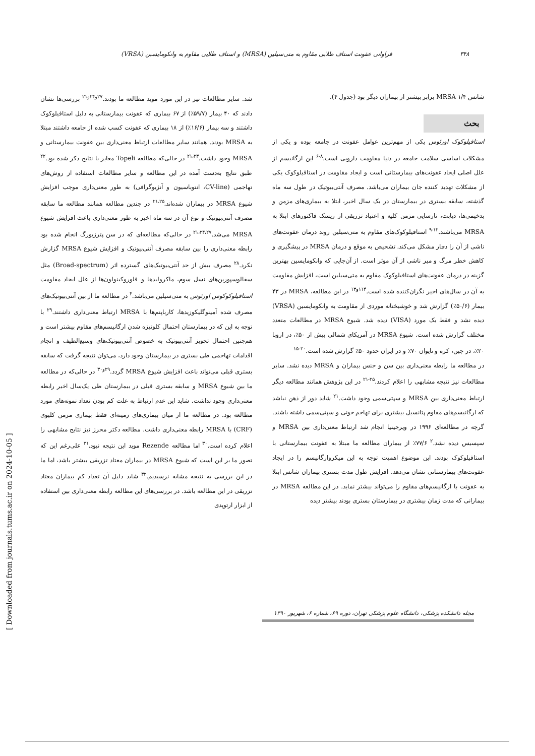۳۴۸ فراوانی عفونت استاف طلایی مقاوم به متی‌سیلین (MRSA) و استاف طلایی مقاوم به وانکومایسین (VRSA)
شانس MRSA ۱/۴ برابر بیشتر از بیماران دیگر بود (جدول ۴).
بحث
استافیلوکوک اورئوس یکی از مهم‌ترین عوامل عفونت در جامعه بوده و یکی از مشکلات اساسی سلامت جامعه در دنیا مقاومت دارویی است.<sup>۸-۶</sup> این ارگانیسم از علل اصلی ایجاد عفونت‌های بیمارستانی است و ایجاد مقاومت در استافیلوکوک یکی از مشکلات تهدید کننده جان بیماران می‌باشد. مصرف آنتی‌بیوتیک در طول سه ماه گذشته، سابقه بستری در بیمارستان در یک سال اخیر، ابتلا به بیماری‌های مزمن و بدخیمی‌ها، دیابت، نارسایی مزمن کلیه و اعتیاد تزریقی از ریسک فاکتورهای ابتلا به MRSA می‌باشند.<sup>۱۲-۹</sup> استافیلوکوک‌های مقاوم به متی‌سیلین روند درمان عفونت‌های ناشی از آن را دچار مشکل می‌کند. تشخیص به موقع و درمان MRSA در پیشگیری و کاهش خطر مرگ و میر ناشی از آن موثر است. از آن‌جایی که وانکومایسین بهترین گزینه در درمان عفونت‌های استافیلوکوک مقاوم به متی‌سیلین است، افزایش مقاومت به آن در سال‌های اخیر نگران‌کننده شده است.<sup>۱۱۴و۱۳</sup> در این مطالعه، MRSA در ۴۳ بیمار (۵۰/۶٪) گزارش شد و خوشبختانه موردی از مقاومت به وانکومایسین (VRSA) دیده نشد و فقط یک مورد (VISA) دیده شد. شیوع MRSA در مطالعات متعدد مختلف گزارش شده است. شیوع MRSA در آمریکای شمالی بیش از ۵۰٪، در اروپا ۲۰٪، در چین، کره و تایوان ۷۰٪ و در ایران حدود ۵۰٪ گزارش شده است.<sup>۲۰-۱۵</sup>
در مطالعه ما رابطه معنی‌داری بین سن و جنس بیماران و MRSA دیده نشد. سایر مطالعات نیز نتیجه مشابهی را اعلام کردند.<sup>۲۵-۲۱</sup> در این پژوهش همانند مطالعه دیگر ارتباط معنی‌داری بین MRSA و سپتی‌سمی وجود داشت.<sup>۲۱</sup> شاید دور از ذهن نباشد که ارگانیسم‌های مقاوم پتانسیل بیشتری برای تهاجم خونی و سپتی‌سمی داشته باشند. گرچه در مطالعه‌ای ۱۹۹۶ در ویرجینیا انجام شد ارتباط معنی‌داری بین MRSA و سپسیس دیده نشد.<sup>۲</sup> ۷۷/۶٪ از بیماران مطالعه ما مبتلا به عفونت بیمارستانی با استافیلوکوک بودند. این موضوع اهمیت توجه به این میکروارگانیسم را در ایجاد عفونت‌های بیمارستانی نشان می‌دهد. افزایش طول مدت بستری بیماران شانس ابتلا به عفونت با ارگانیسم‌های مقاوم را می‌تواند بیشتر نماید. در این مطالعه MRSA در بیمارانی که مدت زمان بیشتری در بیمارستان بستری بودند بیشتر دیده
شد. سایر مطالعات نیز در این مورد موید مطالعه ما بودند.<sup>۲۷و۲۴و۲۱</sup> بررسی‌ها نشان دادند که ۴۰ بیمار (۵۹/۷٪) از ۶۷ بیماری که عفونت بیمارستانی به دلیل استافیلوکوک داشتند و سه بیمار (۱۶/۶٪) از ۱۸ بیماری که عفونت کسب شده از جامعه داشتند مبتلا به MRSA بودند. همانند سایر مطالعات ارتباط معنی‌داری بین عفونت بیمارستانی و MRSA وجود داشت.<sup>۲۱،۲۳</sup> در حالی‌که مطالعه Topeli مغایر با نتایج ذکر شده بود.<sup>۲۲</sup> طبق نتایج به‌دست آمده در این مطالعه و سایر مطالعات استفاده از روش‌های تهاجمی (CV-line، انتوباسیون و آنژیوگرافی) به طور معنی‌داری موجب افزایش شیوع MRSA در بیماران شده‌اند.<sup>۲۱،۲۵</sup> در چندین مطالعه همانند مطالعه ما سابقه مصرف آنتی‌بیوتیک و نوع آن در سه ماه اخیر به طور معنی‌داری باعث افزایش شیوع MRSA می‌شد.<sup>۲۱،۲۴،۲۷</sup> در حالی‌که مطالعه‌ای که در سن پترزبورگ انجام شده بود رابطه معنی‌داری را بین سابقه مصرف آنتی‌بیوتیک و افزایش شیوع MRSA گزارش نکرد.<sup>۲۸</sup> مصرف بیش از حد آنتی‌بیوتیک‌های گسترده اثر (Broad-spectrum) مثل سفالوسپورین‌های نسل سوم، ماکرولیدها و فلوروکینولون‌ها از علل ایجاد مقاومت استافیلوکوکوس اورئوس به متی‌سیلین می‌باشد.<sup>۴</sup> در مطالعه ما از بین آنتی‌بیوتیک‌های مصرف شده آمینوگلیکوزیدها، کارباپنم‌ها با MRSA ارتباط معنی‌داری داشتند.<sup>۲۹</sup> با توجه به این که در بیمارستان احتمال کلونیزه شدن ارگانیسم‌های مقاوم بیشتر است و هم‌چنین احتمال تجویز آنتی‌بیوتیک به خصوص آنتی‌بیوتیک‌های وسیع‌الطیف و انجام اقدامات تهاجمی طی بستری در بیمارستان وجود دارد، می‌توان نتیجه گرفت که سابقه بستری قبلی می‌تواند باعث افزایش شیوع MRSA گردد.<sup>۲۹و۳۰</sup> در حالی‌که در مطالعه ما بین شیوع MRSA و سابقه بستری قبلی در بیمارستان طی یک‌سال اخیر رابطه معنی‌داری وجود نداشت. شاید این عدم ارتباط به علت کم بودن تعداد نمونه‌های مورد مطالعه بود. در مطالعه ما از میان بیماری‌های زمینه‌ای فقط بیماری مزمن کلیوی (CRF) با MRSA رابطه معنی‌داری داشت. مطالعه دکتر محرز نیز نتایج مشابهی را اعلام کرده است.<sup>۳۰</sup> اما مطالعه Rezende موید این نتیجه نبود.<sup>۳۱</sup> علی‌رغم این که تصور ما بر این است که شیوع MRSA در بیماران معتاد تزریقی بیشتر باشد، اما ما در این بررسی به نتیجه مشابه نرسیدیم.<sup>۳۲</sup> شاید دلیل آن تعداد کم بیماران معتاد تزریقی در این مطالعه باشد. در بررسی‌های این مطالعه رابطه معنی‌داری بین استفاده از ابزار ارتوپدی
مجله دانشکده پزشکی، دانشگاه علوم پزشکی تهران، دوره ۶۹، شماره ۶، شهریور ۱۳۹۰
[ Downloaded from journals.tums.ac.ir on 2024-10-05 ]